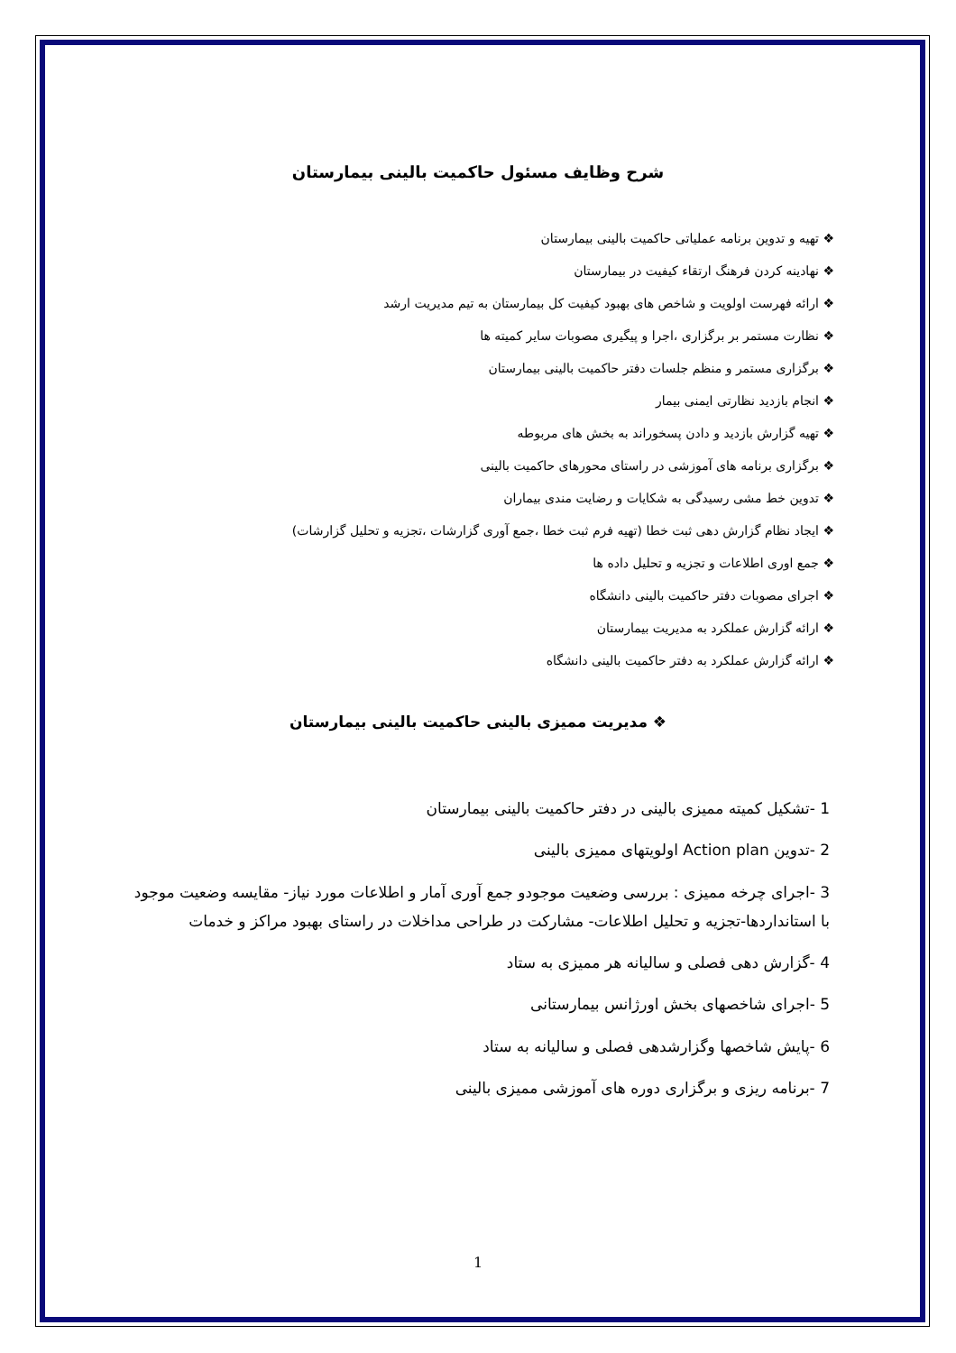شرح وظایف مسئول حاکمیت بالینی بیمارستان
❖ تهیه و تدوین برنامه عملیاتی حاکمیت بالینی بیمارستان
❖ نهادینه کردن فرهنگ ارتقاء کیفیت در بیمارستان
❖ ارائه فهرست اولویت و شاخص های بهبود کیفیت کل بیمارستان به تیم مدیریت ارشد
❖ نظارت مستمر بر برگزاری ،اجرا و پیگیری مصوبات سایر کمیته ها
❖ برگزاری مستمر و منظم جلسات دفتر حاکمیت بالینی بیمارستان
❖ انجام بازدید نظارتی ایمنی بیمار
❖ تهیه گزارش بازدید و دادن پسخوراند به بخش های مربوطه
❖ برگزاری برنامه های آموزشی در راستای محورهای حاکمیت بالینی
❖ تدوین خط مشی رسیدگی به شکایات و رضایت مندی بیماران
❖ ایجاد نظام گزارش دهی ثبت خطا (تهیه فرم ثبت خطا ،جمع آوری گزارشات ،تجزیه و تحلیل گزارشات)
❖ جمع اوری اطلاعات و تجزیه و تحلیل داده ها
❖ اجرای مصوبات دفتر حاکمیت بالینی دانشگاه
❖ ارائه گزارش عملکرد به مدیریت بیمارستان
❖ ارائه گزارش عملکرد به دفتر حاکمیت بالینی دانشگاه
❖ مدیریت ممیزی بالینی حاکمیت بالینی بیمارستان
1 -تشکیل کمیته ممیزی بالینی در دفتر حاکمیت بالینی بیمارستان
2 -تدوین Action plan اولویتهای ممیزی بالینی
3 -اجرای چرخه ممیزی : بررسی وضعیت موجودو جمع آوری آمار و اطلاعات مورد نیاز- مقایسه وضعیت موجود با استانداردها-تجزیه و تحلیل اطلاعات- مشارکت در طراحی مداخلات در راستای بهبود مراکز و خدمات
4 -گزارش دهی فصلی و سالیانه هر ممیزی به ستاد
5 -اجرای شاخصهای بخش اورژانس بیمارستانی
6 -پایش شاخصها وگزارشدهی فصلی و سالیانه به ستاد
7 -برنامه ریزی و برگزاری دوره های آموزشی ممیزی بالینی
1